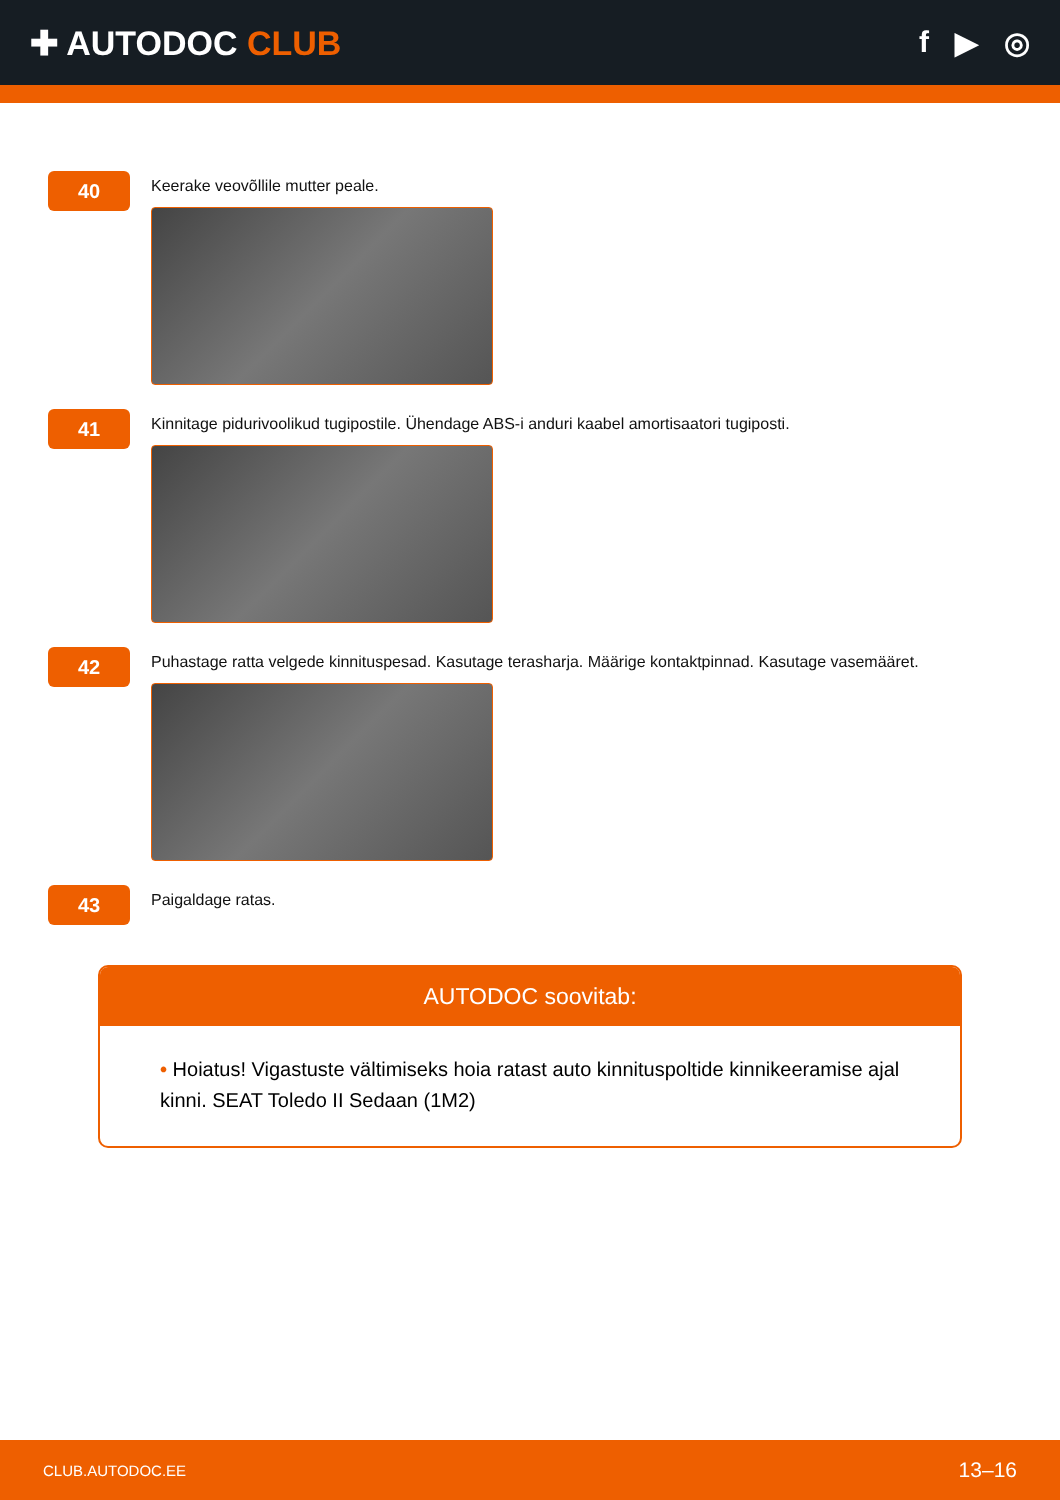✚ AUTODOC CLUB f ▶ ◎
40
Keerake veovõllile mutter peale.
41
Kinnitage pidurivoolikud tugipostile. Ühendage ABS-i anduri kaabel amortisaatori tugiposti.
42
Puhastage ratta velgede kinnituspesad. Kasutage terasharja. Määrige kontaktpinnad. Kasutage vasemääret.
43
Paigaldage ratas.
AUTODOC soovitab:
• Hoiatus! Vigastuste vältimiseks hoia ratast auto kinnituspoltide kinnikeeramise ajal kinni. SEAT Toledo II Sedaan (1M2)
CLUB.AUTODOC.EE 13–16